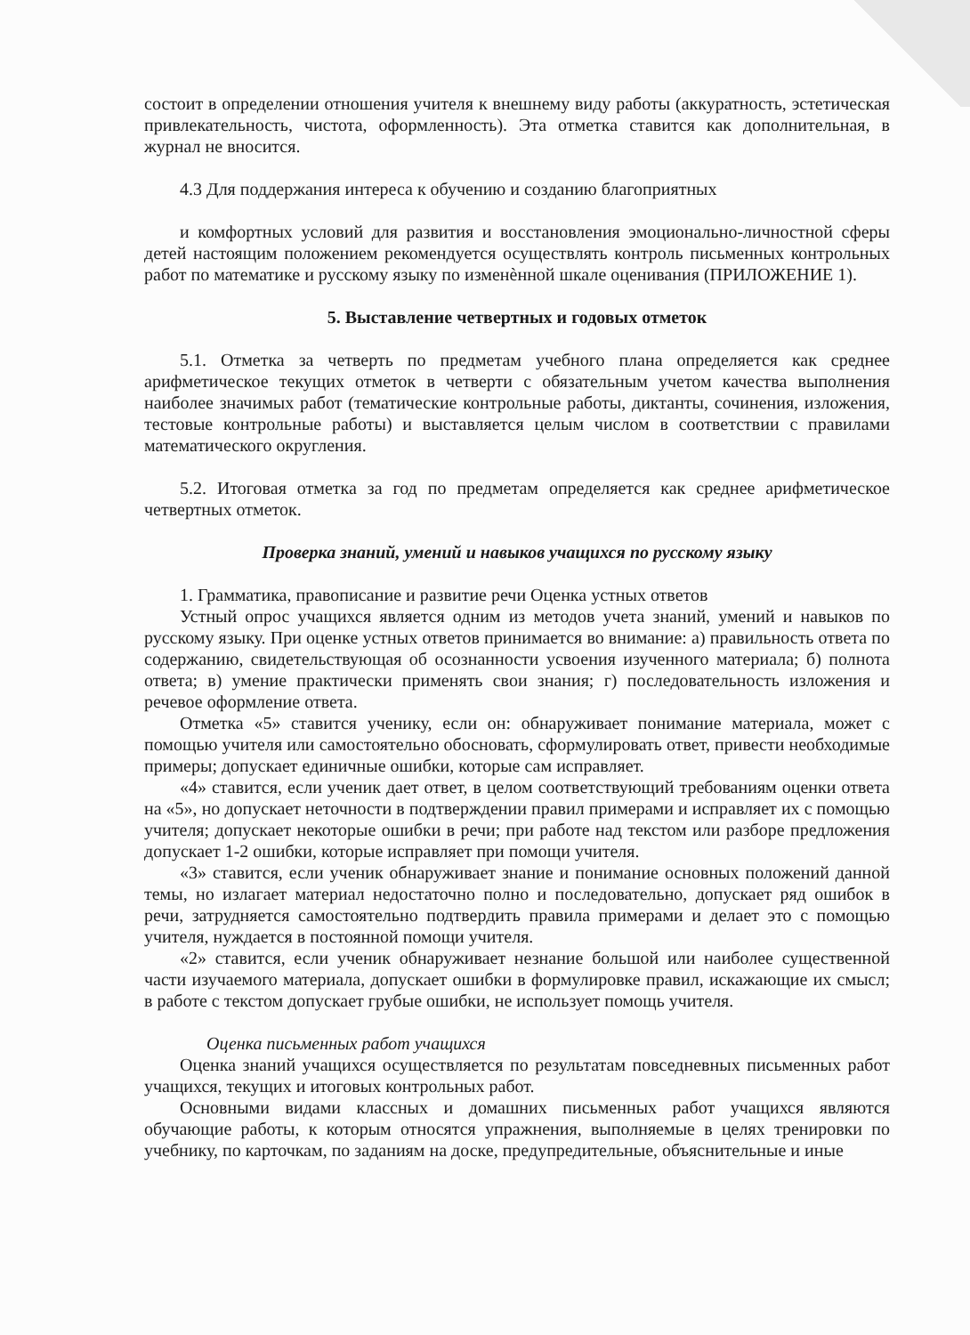состоит в определении отношения учителя к внешнему виду работы (аккуратность, эстетическая привлекательность, чистота, оформленность). Эта отметка ставится как дополнительная, в журнал не вносится.
4.3 Для поддержания интереса к обучению и созданию благоприятных
и комфортных условий для развития и восстановления эмоционально-личностной сферы детей настоящим положением рекомендуется осуществлять контроль письменных контрольных работ по математике и русскому языку по изменѐнной шкале оценивания (ПРИЛОЖЕНИЕ 1).
5. Выставление четвертных и годовых отметок
5.1. Отметка за четверть по предметам учебного плана определяется как среднее арифметическое текущих отметок в четверти с обязательным учетом качества выполнения наиболее значимых работ (тематические контрольные работы, диктанты, сочинения, изложения, тестовые контрольные работы) и выставляется целым числом в соответствии с правилами математического округления.
5.2. Итоговая отметка за год по предметам определяется как среднее арифметическое четвертных отметок.
Проверка знаний, умений и навыков учащихся по русскому языку
1. Грамматика, правописание и развитие речи Оценка устных ответов
Устный опрос учащихся является одним из методов учета знаний, умений и навыков по русскому языку. При оценке устных ответов принимается во внимание: а) правильность ответа по содержанию, свидетельствующая об осознанности усвоения изученного материала; б) полнота ответа; в) умение практически применять свои знания; г) последовательность изложения и речевое оформление ответа.
Отметка «5» ставится ученику, если он: обнаруживает понимание материала, может с помощью учителя или самостоятельно обосновать, сформулировать ответ, привести необходимые примеры; допускает единичные ошибки, которые сам исправляет.
«4» ставится, если ученик дает ответ, в целом соответствующий требованиям оценки ответа на «5», но допускает неточности в подтверждении правил примерами и исправляет их с помощью учителя; допускает некоторые ошибки в речи; при работе над текстом или разборе предложения допускает 1-2 ошибки, которые исправляет при помощи учителя.
«3» ставится, если ученик обнаруживает знание и понимание основных положений данной темы, но излагает материал недостаточно полно и последовательно, допускает ряд ошибок в речи, затрудняется самостоятельно подтвердить правила примерами и делает это с помощью учителя, нуждается в постоянной помощи учителя.
«2» ставится, если ученик обнаруживает незнание большой или наиболее существенной части изучаемого материала, допускает ошибки в формулировке правил, искажающие их смысл; в работе с текстом допускает грубые ошибки, не использует помощь учителя.
Оценка письменных работ учащихся
Оценка знаний учащихся осуществляется по результатам повседневных письменных работ учащихся, текущих и итоговых контрольных работ.
Основными видами классных и домашних письменных работ учащихся являются обучающие работы, к которым относятся упражнения, выполняемые в целях тренировки по учебнику, по карточкам, по заданиям на доске, предупредительные, объяснительные и иные